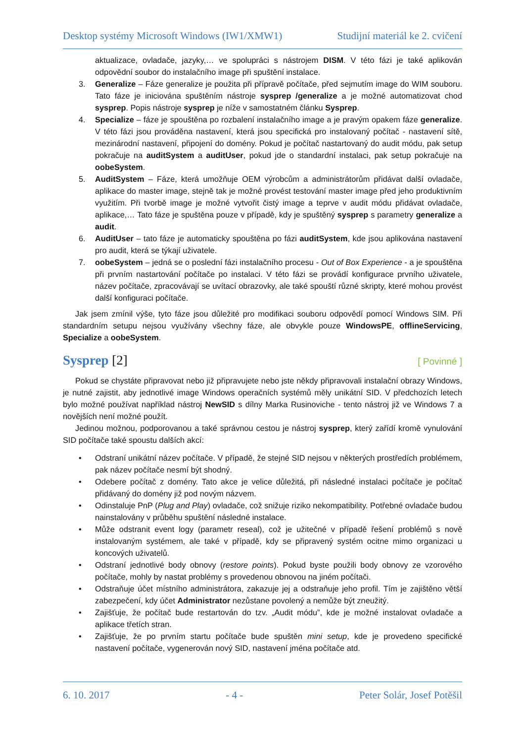Desktop systémy Microsoft Windows (IW1/XMW1) Studijní materiál ke 2. cvičení
aktualizace, ovladače, jazyky,… ve spolupráci s nástrojem DISM. V této fázi je také aplikován odpovědní soubor do instalačního image při spuštění instalace.
3. Generalize – Fáze generalize je použita při přípravě počítače, před sejmutím image do WIM souboru. Tato fáze je iniciována spuštěním nástroje sysprep /generalize a je možné automatizovat chod sysprep. Popis nástroje sysprep je níže v samostatném článku Sysprep.
4. Specialize – fáze je spouštěna po rozbalení instalačního image a je pravým opakem fáze generalize. V této fázi jsou prováděna nastavení, která jsou specifická pro instalovaný počítač - nastavení sítě, mezinárodní nastavení, připojení do domény. Pokud je počítač nastartovaný do audit módu, pak setup pokračuje na auditSystem a auditUser, pokud jde o standardní instalaci, pak setup pokračuje na oobeSystem.
5. AuditSystem – Fáze, která umožňuje OEM výrobcům a administrátorům přidávat další ovladače, aplikace do master image, stejně tak je možné provést testování master image před jeho produktivním využitím. Při tvorbě image je možné vytvořit čistý image a teprve v audit módu přidávat ovladače, aplikace,… Tato fáze je spuštěna pouze v případě, kdy je spuštěný sysprep s parametry generalize a audit.
6. AuditUser – tato fáze je automaticky spouštěna po fázi auditSystem, kde jsou aplikována nastavení pro audit, která se týkají uživatele.
7. oobeSystem – jedná se o poslední fázi instalačního procesu - Out of Box Experience - a je spouštěna při prvním nastartování počítače po instalaci. V této fázi se provádí konfigurace prvního uživatele, název počítače, zpracovávají se uvítací obrazovky, ale také spouští různé skripty, které mohou provést další konfiguraci počítače.
Jak jsem zmínil výše, tyto fáze jsou důležité pro modifikaci souboru odpovědí pomocí Windows SIM. Při standardním setupu nejsou využívány všechny fáze, ale obvykle pouze WindowsPE, offlineServicing, Specialize a oobeSystem.
Sysprep [2] [ Povinné ]
Pokud se chystáte připravovat nebo již připravujete nebo jste někdy připravovali instalační obrazy Windows, je nutné zajistit, aby jednotlivé image Windows operačních systémů měly unikátní SID. V předchozích letech bylo možné používat například nástroj NewSID s dílny Marka Rusinoviche - tento nástroj již ve Windows 7 a novějších není možné použít.
Jedinou možnou, podporovanou a také správnou cestou je nástroj sysprep, který zařídí kromě vynulování SID počítače také spoustu dalších akcí:
• Odstraní unikátní název počítače. V případě, že stejné SID nejsou v některých prostředích problémem, pak název počítače nesmí být shodný.
• Odebere počítač z domény. Tato akce je velice důležitá, při následné instalaci počítače je počítač přidávaný do domény již pod novým názvem.
• Odinstaluje PnP (Plug and Play) ovladače, což snižuje riziko nekompatibility. Potřebné ovladače budou nainstalovány v průběhu spuštění následné instalace.
• Může odstranit event logy (parametr reseal), což je užitečné v případě řešení problémů s nově instalovaným systémem, ale také v případě, kdy se připravený systém ocitne mimo organizaci u koncových uživatelů.
• Odstraní jednotlivé body obnovy (restore points). Pokud byste použili body obnovy ze vzorového počítače, mohly by nastat problémy s provedenou obnovou na jiném počítači.
• Odstraňuje účet místního administrátora, zakazuje jej a odstraňuje jeho profil. Tím je zajištěno větší zabezpečení, kdy účet Administrator nezůstane povolený a nemůže být zneužitý.
• Zajišťuje, že počítač bude restartován do tzv. „Audit módu”, kde je možné instalovat ovladače a aplikace třetích stran.
• Zajišťuje, že po prvním startu počítače bude spuštěn mini setup, kde je provedeno specifické nastavení počítače, vygenerován nový SID, nastavení jména počítače atd.
6. 10. 2017 - 4 - Peter Solár, Josef Potěšil